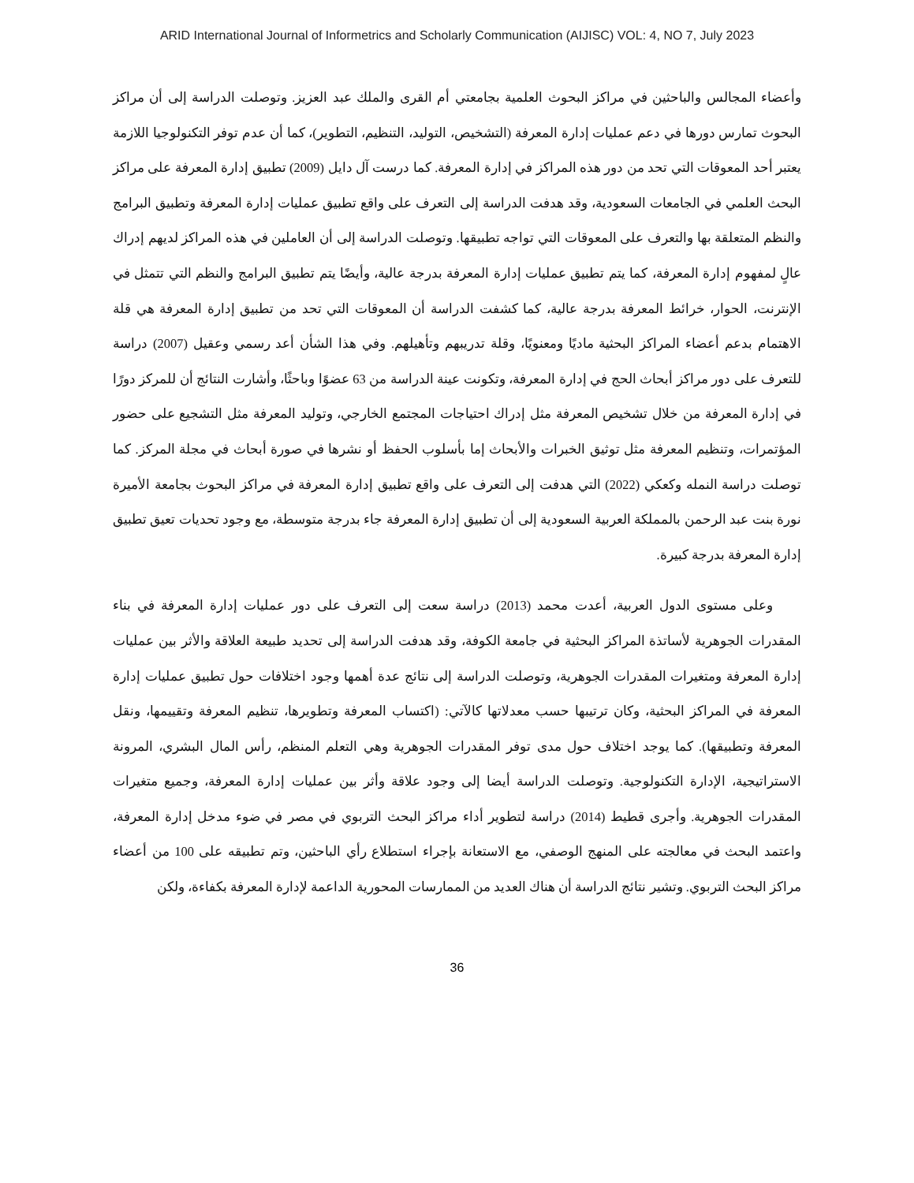ARID International Journal of Informetrics and Scholarly Communication (AIJISC) VOL: 4, NO 7, July 2023
وأعضاء المجالس والباحثين في مراكز البحوث العلمية بجامعتي أم القرى والملك عبد العزيز. وتوصلت الدراسة إلى أن مراكز البحوث تمارس دورها في دعم عمليات إدارة المعرفة (التشخيص، التوليد، التنظيم، التطوير)، كما أن عدم توفر التكنولوجيا اللازمة يعتبر أحد المعوقات التي تحد من دور هذه المراكز في إدارة المعرفة. كما درست آل دايل (2009) تطبيق إدارة المعرفة على مراكز البحث العلمي في الجامعات السعودية، وقد هدفت الدراسة إلى التعرف على واقع تطبيق عمليات إدارة المعرفة وتطبيق البرامج والنظم المتعلقة بها والتعرف على المعوقات التي تواجه تطبيقها. وتوصلت الدراسة إلى أن العاملين في هذه المراكز لديهم إدراك عالٍ لمفهوم إدارة المعرفة، كما يتم تطبيق عمليات إدارة المعرفة بدرجة عالية، وأيضًا يتم تطبيق البرامج والنظم التي تتمثل في الإنترنت، الحوار، خرائط المعرفة بدرجة عالية، كما كشفت الدراسة أن المعوقات التي تحد من تطبيق إدارة المعرفة هي قلة الاهتمام بدعم أعضاء المراكز البحثية ماديًا ومعنويًا، وقلة تدريبهم وتأهيلهم. وفي هذا الشأن أعد رسمي وعقيل (2007) دراسة للتعرف على دور مراكز أبحاث الحج في إدارة المعرفة، وتكونت عينة الدراسة من 63 عضوًا وباحثًا، وأشارت النتائج أن للمركز دورًا في إدارة المعرفة من خلال تشخيص المعرفة مثل إدراك احتياجات المجتمع الخارجي، وتوليد المعرفة مثل التشجيع على حضور المؤتمرات، وتنظيم المعرفة مثل توثيق الخبرات والأبحاث إما بأسلوب الحفظ أو نشرها في صورة أبحاث في مجلة المركز. كما توصلت دراسة النمله وكعكي (2022) التي هدفت إلى التعرف على واقع تطبيق إدارة المعرفة في مراكز البحوث بجامعة الأميرة نورة بنت عبد الرحمن بالمملكة العربية السعودية إلى أن تطبيق إدارة المعرفة جاء بدرجة متوسطة، مع وجود تحديات تعيق تطبيق إدارة المعرفة بدرجة كبيرة.
وعلى مستوى الدول العربية، أعدت محمد (2013) دراسة سعت إلى التعرف على دور عمليات إدارة المعرفة في بناء المقدرات الجوهرية لأساتذة المراكز البحثية في جامعة الكوفة، وقد هدفت الدراسة إلى تحديد طبيعة العلاقة والأثر بين عمليات إدارة المعرفة ومتغيرات المقدرات الجوهرية، وتوصلت الدراسة إلى نتائج عدة أهمها وجود اختلافات حول تطبيق عمليات إدارة المعرفة في المراكز البحثية، وكان ترتيبها حسب معدلاتها كالآتي: (اكتساب المعرفة وتطويرها، تنظيم المعرفة وتقييمها، ونقل المعرفة وتطبيقها). كما يوجد اختلاف حول مدى توفر المقدرات الجوهرية وهي التعلم المنظم، رأس المال البشري، المرونة الاستراتيجية، الإدارة التكنولوجية. وتوصلت الدراسة أيضا إلى وجود علاقة وأثر بين عمليات إدارة المعرفة، وجميع متغيرات المقدرات الجوهرية. وأجرى قطيط (2014) دراسة لتطوير أداء مراكز البحث التربوي في مصر في ضوء مدخل إدارة المعرفة، واعتمد البحث في معالجته على المنهج الوصفي، مع الاستعانة بإجراء استطلاع رأي الباحثين، وتم تطبيقه على 100 من أعضاء مراكز البحث التربوي. وتشير نتائج الدراسة أن هناك العديد من الممارسات المحورية الداعمة لإدارة المعرفة بكفاءة، ولكن
36